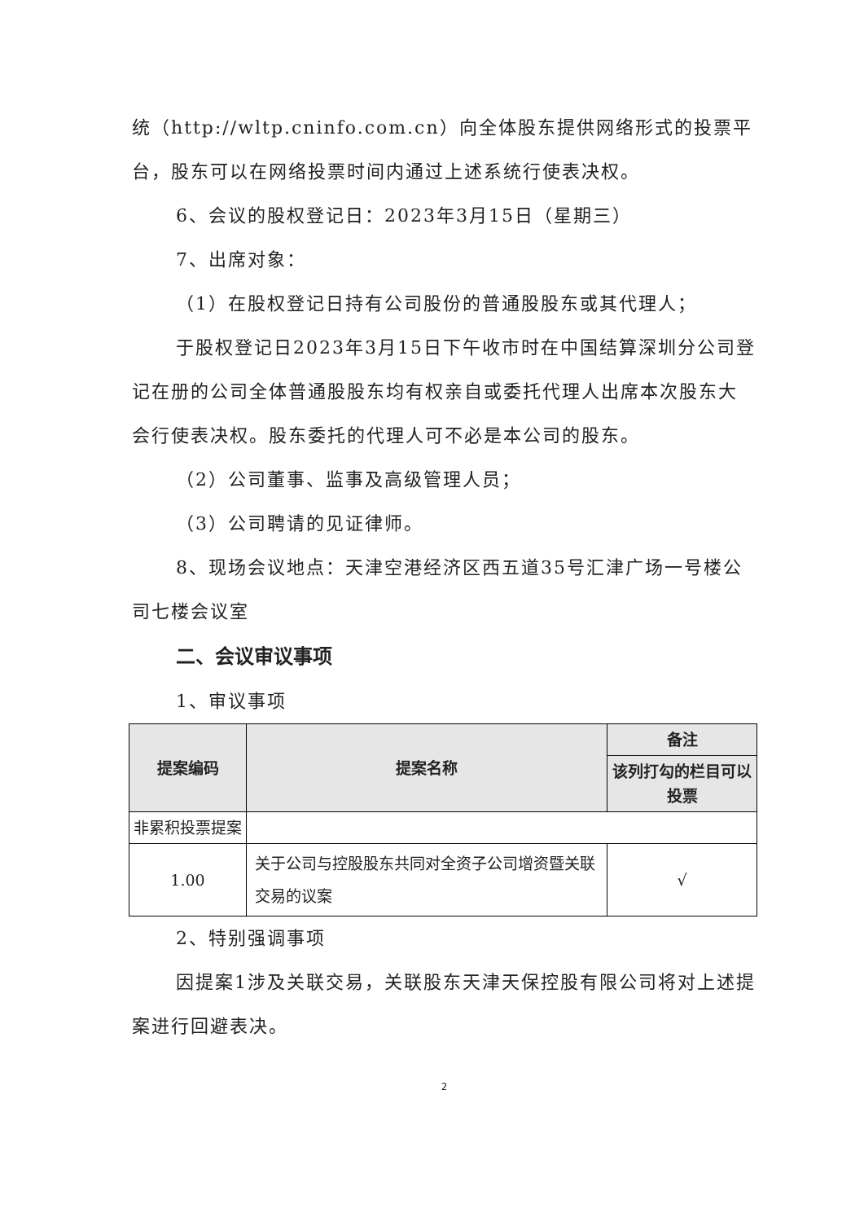统（http://wltp.cninfo.com.cn）向全体股东提供网络形式的投票平台，股东可以在网络投票时间内通过上述系统行使表决权。
6、会议的股权登记日：2023年3月15日（星期三）
7、出席对象：
（1）在股权登记日持有公司股份的普通股股东或其代理人；
于股权登记日2023年3月15日下午收市时在中国结算深圳分公司登记在册的公司全体普通股股东均有权亲自或委托代理人出席本次股东大会行使表决权。股东委托的代理人可不必是本公司的股东。
（2）公司董事、监事及高级管理人员；
（3）公司聘请的见证律师。
8、现场会议地点：天津空港经济区西五道35号汇津广场一号楼公司七楼会议室
二、会议审议事项
1、审议事项
| 提案编码 | 提案名称 | 备注 |
| --- | --- | --- |
| | | 该列打勾的栏目可以投票 |
| 非累积投票提案 | | |
| 1.00 | 关于公司与控股股东共同对全资子公司增资暨关联交易的议案 | √ |
2、特别强调事项
因提案1涉及关联交易，关联股东天津天保控股有限公司将对上述提案进行回避表决。
2